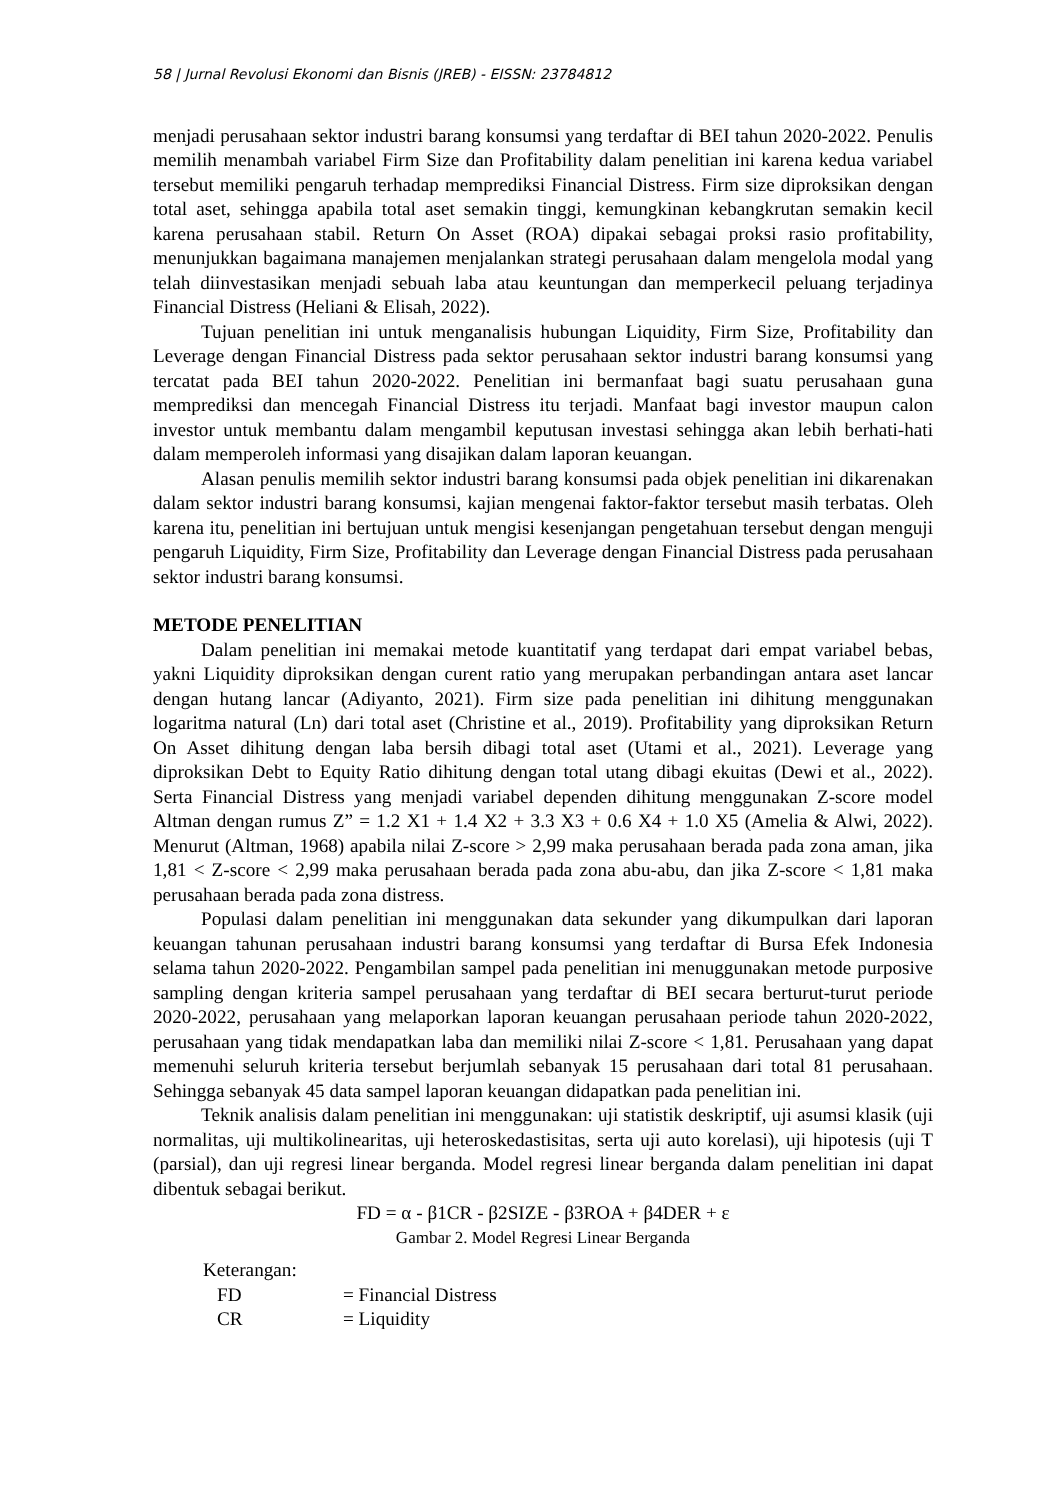58 | Jurnal Revolusi Ekonomi dan Bisnis (JREB) - EISSN: 23784812
menjadi perusahaan sektor industri barang konsumsi yang terdaftar di BEI tahun 2020-2022. Penulis memilih menambah variabel Firm Size dan Profitability dalam penelitian ini karena kedua variabel tersebut memiliki pengaruh terhadap memprediksi Financial Distress. Firm size diproksikan dengan total aset, sehingga apabila total aset semakin tinggi, kemungkinan kebangkrutan semakin kecil karena perusahaan stabil. Return On Asset (ROA) dipakai sebagai proksi rasio profitability, menunjukkan bagaimana manajemen menjalankan strategi perusahaan dalam mengelola modal yang telah diinvestasikan menjadi sebuah laba atau keuntungan dan memperkecil peluang terjadinya Financial Distress (Heliani & Elisah, 2022).
Tujuan penelitian ini untuk menganalisis hubungan Liquidity, Firm Size, Profitability dan Leverage dengan Financial Distress pada sektor perusahaan sektor industri barang konsumsi yang tercatat pada BEI tahun 2020-2022. Penelitian ini bermanfaat bagi suatu perusahaan guna memprediksi dan mencegah Financial Distress itu terjadi. Manfaat bagi investor maupun calon investor untuk membantu dalam mengambil keputusan investasi sehingga akan lebih berhati-hati dalam memperoleh informasi yang disajikan dalam laporan keuangan.
Alasan penulis memilih sektor industri barang konsumsi pada objek penelitian ini dikarenakan dalam sektor industri barang konsumsi, kajian mengenai faktor-faktor tersebut masih terbatas. Oleh karena itu, penelitian ini bertujuan untuk mengisi kesenjangan pengetahuan tersebut dengan menguji pengaruh Liquidity, Firm Size, Profitability dan Leverage dengan Financial Distress pada perusahaan sektor industri barang konsumsi.
METODE PENELITIAN
Dalam penelitian ini memakai metode kuantitatif yang terdapat dari empat variabel bebas, yakni Liquidity diproksikan dengan curent ratio yang merupakan perbandingan antara aset lancar dengan hutang lancar (Adiyanto, 2021). Firm size pada penelitian ini dihitung menggunakan logaritma natural (Ln) dari total aset (Christine et al., 2019). Profitability yang diproksikan Return On Asset dihitung dengan laba bersih dibagi total aset (Utami et al., 2021). Leverage yang diproksikan Debt to Equity Ratio dihitung dengan total utang dibagi ekuitas (Dewi et al., 2022). Serta Financial Distress yang menjadi variabel dependen dihitung menggunakan Z-score model Altman dengan rumus Z” = 1.2 X1 + 1.4 X2 + 3.3 X3 + 0.6 X4 + 1.0 X5 (Amelia & Alwi, 2022). Menurut (Altman, 1968) apabila nilai Z-score > 2,99 maka perusahaan berada pada zona aman, jika 1,81 < Z-score < 2,99 maka perusahaan berada pada zona abu-abu, dan jika Z-score < 1,81 maka perusahaan berada pada zona distress.
Populasi dalam penelitian ini menggunakan data sekunder yang dikumpulkan dari laporan keuangan tahunan perusahaan industri barang konsumsi yang terdaftar di Bursa Efek Indonesia selama tahun 2020-2022. Pengambilan sampel pada penelitian ini menuggunakan metode purposive sampling dengan kriteria sampel perusahaan yang terdaftar di BEI secara berturut-turut periode 2020-2022, perusahaan yang melaporkan laporan keuangan perusahaan periode tahun 2020-2022, perusahaan yang tidak mendapatkan laba dan memiliki nilai Z-score < 1,81. Perusahaan yang dapat memenuhi seluruh kriteria tersebut berjumlah sebanyak 15 perusahaan dari total 81 perusahaan. Sehingga sebanyak 45 data sampel laporan keuangan didapatkan pada penelitian ini.
Teknik analisis dalam penelitian ini menggunakan: uji statistik deskriptif, uji asumsi klasik (uji normalitas, uji multikolinearitas, uji heteroskedastisitas, serta uji auto korelasi), uji hipotesis (uji T (parsial), dan uji regresi linear berganda. Model regresi linear berganda dalam penelitian ini dapat dibentuk sebagai berikut.
FD = α - β1CR - β2SIZE - β3ROA + β4DER + ε
Gambar 2. Model Regresi Linear Berganda
Keterangan:
FD = Financial Distress
CR = Liquidity